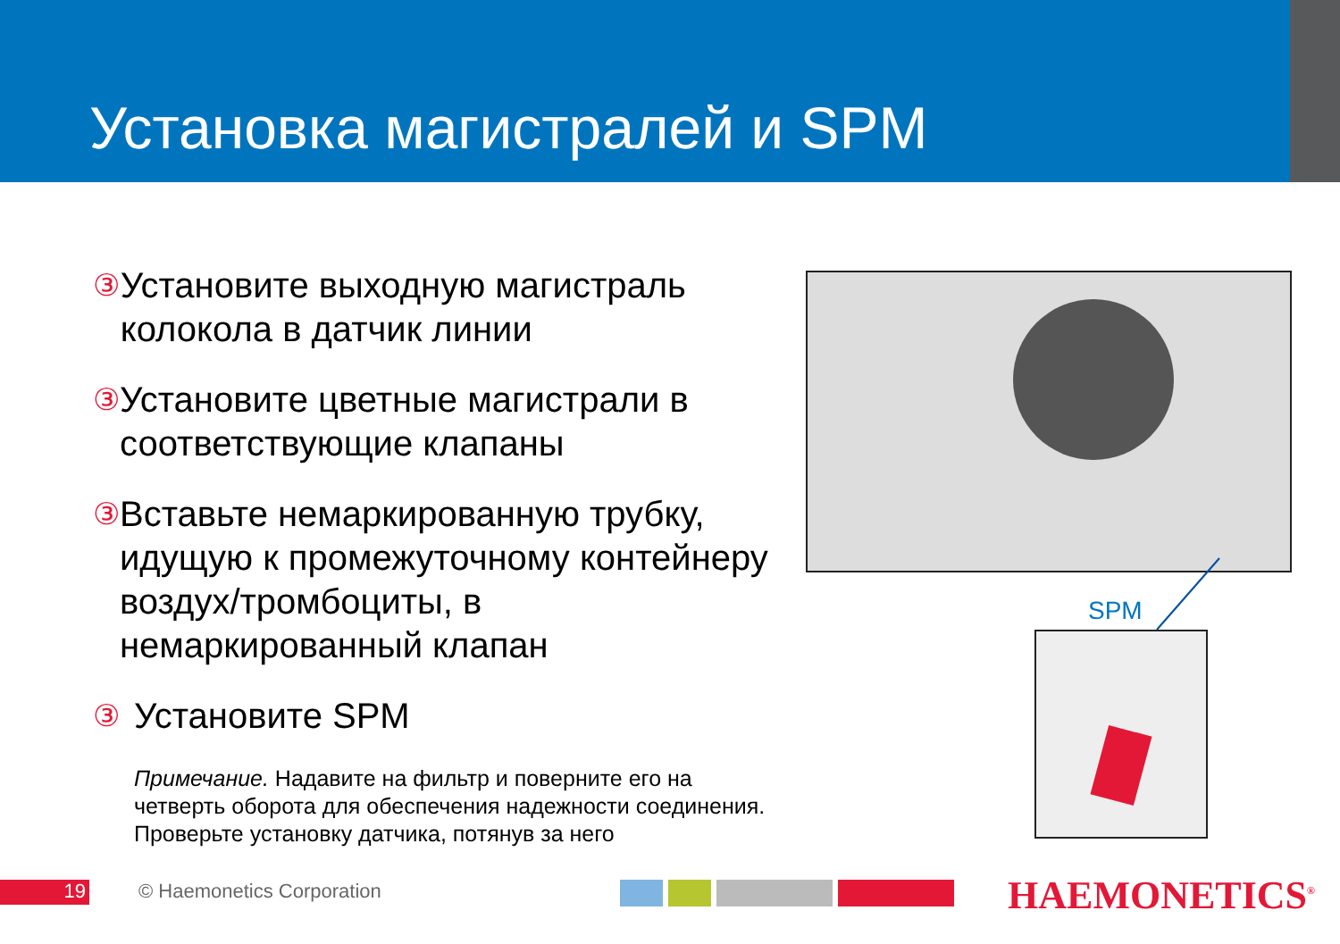Установка магистралей и SPM
③ Установите выходную магистраль колокола в датчик линии
③ Установите цветные магистрали в соответствующие клапаны
③ Вставьте немаркированную трубку, идущую к промежуточному контейнеру воздух/тромбоциты, в немаркированный клапан
③ Установите SPM
Примечание. Надавите на фильтр и поверните его на четверть оборота для обеспечения надежности соединения. Проверьте установку датчика, потянув за него
SPM
19 © Haemonetics Corporation HAEMONETICS<sup>®</sup>